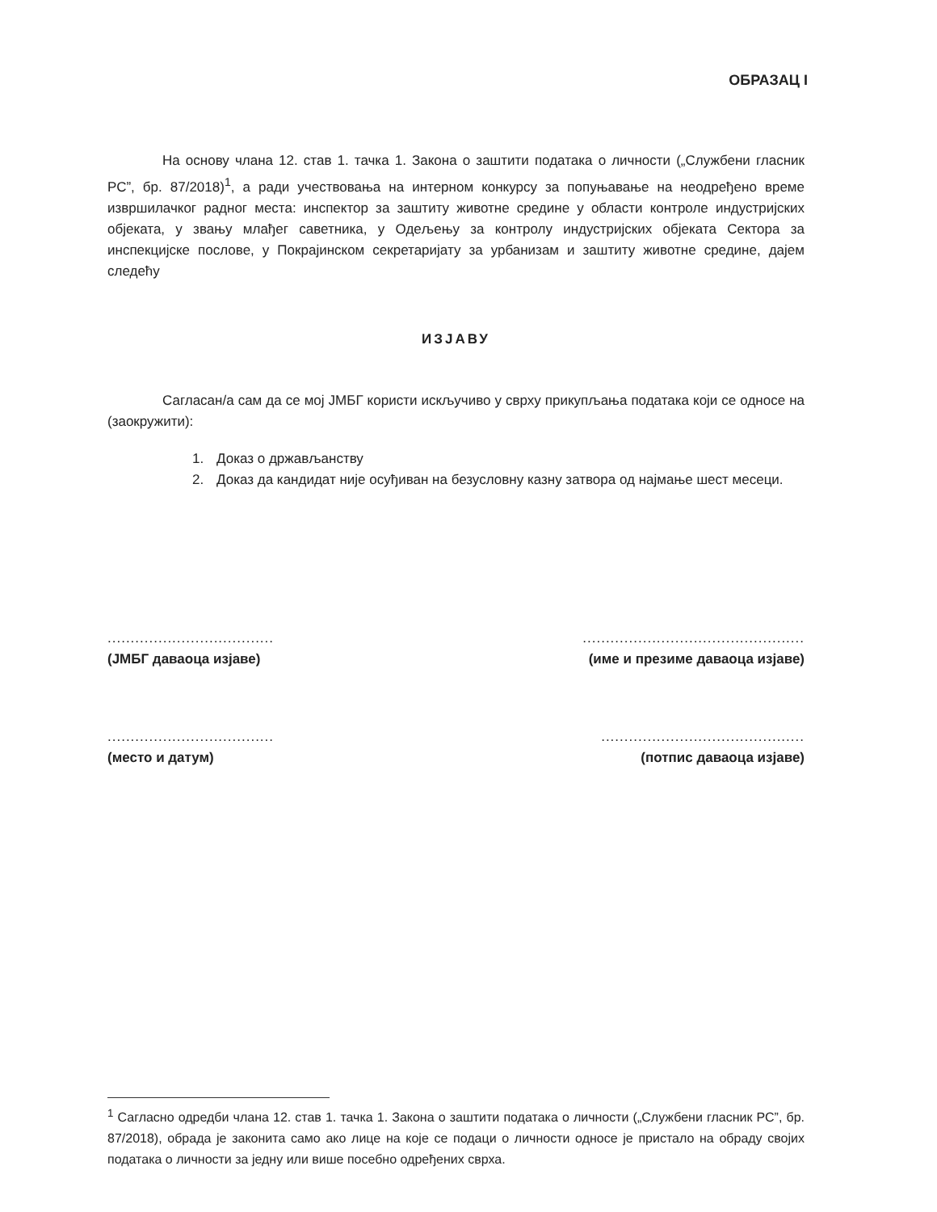ОБРАЗАЦ I
На основу члана 12. став 1. тачка 1. Закона о заштити података о личности („Службени гласник РС”, бр. 87/2018)<sup>1</sup>, а ради учествовања на интерном конкурсу за попуњавање на неодређено време извршилачког радног места: инспектор за заштиту животне средине у области контроле индустријских објеката, у звању млађег саветника, у Одељењу за контролу индустријских објеката Сектора за инспекцијске послове, у Покрајинском секретаријату за урбанизам и заштиту животне средине, дајем следећу
ИЗЈАВУ
Сагласан/а сам да се мој ЈМБГ користи искључиво у сврху прикупљања података који се односе на (заокружити):
1. Доказ о држављанству
2. Доказ да кандидат није осуђиван на безусловну казну затвора од најмање шест месеци.
....................................
(ЈМБГ даваоца изјаве)
................................................
(име и презиме даваоца изјаве)
....................................
(место и датум)
............................................
(потпис даваоца изјаве)
<sup>1</sup> Сагласно одредби члана 12. став 1. тачка 1. Закона о заштити података о личности („Службени гласник РС”, бр. 87/2018), обрада је законита само ако лице на које се подаци о личности односе је пристало на обраду својих података о личности за једну или више посебно одређених сврха.